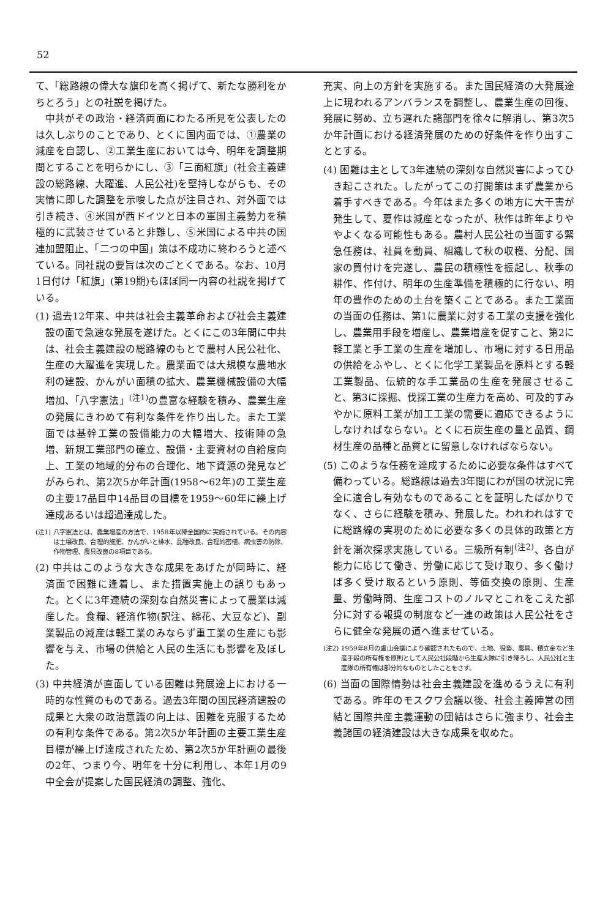52
て、「総路線の偉大な旗印を高く掲げて、新たな勝利をかちとろう」との社説を掲げた。
中共がその政治・経済両面にわたる所見を公表したのは久しぶりのことであり、とくに国内面では、①農業の減産を自認し、②工業生産においては今、明年を調整期間とすることを明らかにし、③「三面紅旗」(社会主義建設の総路線、大躍進、人民公社)を堅持しながらも、その実情に即した調整を示唆した点が注目され、対外面では引き続き、④米国が西ドイツと日本の軍国主義勢力を積極的に武装させていると非難し、⑤米国による中共の国連加盟阻止、「二つの中国」策は不成功に終わろうと述べている。同社説の要旨は次のごとくである。なお、10月1日付け「紅旗」(第19期)もほぼ同一内容の社説を掲げている。
(1) 過去12年来、中共は社会主義革命および社会主義建設の面で急速な発展を遂げた。とくにこの3年間に中共は、社会主義建設の総路線のもとで農村人民公社化、生産の大躍進を実現した。農業面では大規模な農地水利の建設、かんがい面積の拡大、農業機械設備の大幅増加、「八字憲法」<sup>(注1)</sup>の豊富な経験を積み、農業生産の発展にきわめて有利な条件を作り出した。また工業面では基幹工業の設備能力の大幅増大、技術陣の急増、新規工業部門の確立、設備・主要資材の自給度向上、工業の地域的分布の合理化、地下資源の発見などがみられ、第2次5か年計画(1958〜62年)の工業生産の主要17品目中14品目の目標を1959〜60年に繰上げ達成あるいは超過達成した。
(注1) 八字憲法とは、農業増産の方法で、1958年以降全国的に実施されている。その内容は土壌改良、合理的施肥、かんがいと排水、品種改良、合理的密植、病虫害の防除、作物管理、農具改良の8項目である。
(2) 中共はこのような大きな成果をあげたが同時に、経済面で困難に逢着し、また措置実施上の誤りもあった。とくに3年連続の深刻な自然災害によって農業は減産した。食糧、経済作物(訳注、綿花、大豆など)、副業製品の減産は軽工業のみならず重工業の生産にも影響を与え、市場の供給と人民の生活にも影響を及ぼした。
(3) 中共経済が直面している困難は発展途上における一時的な性質のものである。過去3年間の国民経済建設の成果と大衆の政治意識の向上は、困難を克服するための有利な条件である。第2次5か年計画の主要工業生産目標が繰上げ達成されたため、第2次5か年計画の最後の2年、つまり今、明年を十分に利用し、本年1月の9中全会が提案した国民経済の調整、強化、
充実、向上の方針を実施する。また国民経済の大発展途上に現われるアンバランスを調整し、農業生産の回復、発展に努め、立ち遅れた諸部門を徐々に解消し、第3次5か年計画における経済発展のための好条件を作り出すこととする。
(4) 困難は主として3年連続の深刻な自然災害によってひき起こされた。したがってこの打開策はまず農業から着手すべきである。今年はまた多くの地方に大干害が発生して、夏作は減産となったが、秋作は昨年よりややよくなる可能性もある。農村人民公社の当面する緊急任務は、社員を動員、組織して秋の収穫、分配、国家の買付けを完遂し、農民の積極性を振起し、秋季の耕作、作付け、明年の生産準備を積極的に行ない、明年の豊作のための土台を築くことである。また工業面の当面の任務は、第1に農業に対する工業の支援を強化し、農業用手段を増産し、農業増産を促すこと、第2に軽工業と手工業の生産を増加し、市場に対する日用品の供給をふやし、とくに化学工業製品を原料とする軽工業製品、伝統的な手工業品の生産を発展させること、第3に採掘、伐採工業の生産力を高め、可及的すみやかに原料工業が加工工業の需要に適応できるようにしなければならない。とくに石炭生産の量と品質、鋼材生産の品種と品質とに留意しなければならない。
(5) このような任務を達成するために必要な条件はすべて備わっている。総路線は過去3年間にわが国の状況に完全に適合し有効なものであることを証明したばかりでなく、さらに経験を積み、発展した。われわれはすでに総路線の実現のために必要な多くの具体的政策と方針を漸次探求実施している。三級所有制<sup>(注2)</sup>、各自が能力に応じて働き、労働に応じて受け取り、多く働けば多く受け取るという原則、等価交換の原則、生産量、労働時間、生産コストのノルマとこれをこえた部分に対する報奨の制度など一連の政策は人民公社をさらに健全な発展の道へ進ませている。
(注2) 1959年8月の盧山会議により確認されたもので、土地、役畜、農具、積立金など生産手段の所有権を原則として人民公社段階から生産大隊に引き降ろし、人民公社と生産隊の所有権は部分的なものとしたことをさす。
(6) 当面の国際情勢は社会主義建設を進めるうえに有利である。昨年のモスクワ会議以後、社会主義陣営の団結と国際共産主義運動の団結はさらに強まり、社会主義諸国の経済建設は大きな成果を収めた。